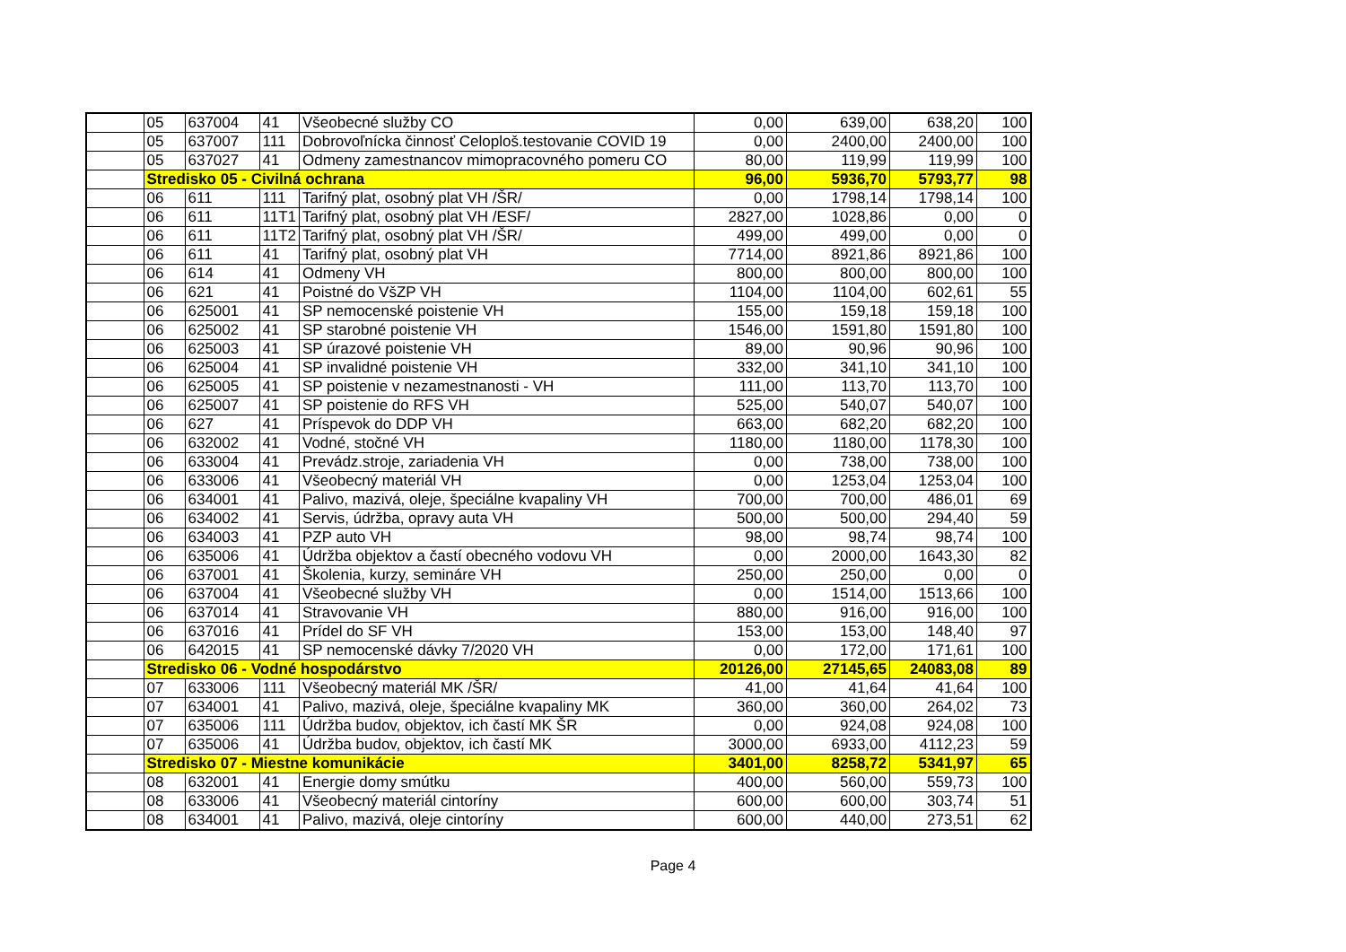| | 05 | 637004 | 41 | Všeobecné služby CO | 0,00 | 639,00 | 638,20 | 100 |
| | 05 | 637007 | 111 | Dobrovoľnícka činnosť Celoploš.testovanie COVID 19 | 0,00 | 2400,00 | 2400,00 | 100 |
| | 05 | 637027 | 41 | Odmeny zamestnancov mimopracovného pomeru CO | 80,00 | 119,99 | 119,99 | 100 |
| | Stredisko 05 - Civilná ochrana | | | | 96,00 | 5936,70 | 5793,77 | 98 |
| | 06 | 611 | 111 | Tarifný plat, osobný plat VH /ŠR/ | 0,00 | 1798,14 | 1798,14 | 100 |
| | 06 | 611 | 11T1 | Tarifný plat, osobný plat VH /ESF/ | 2827,00 | 1028,86 | 0,00 | 0 |
| | 06 | 611 | 11T2 | Tarifný plat, osobný plat VH /ŠR/ | 499,00 | 499,00 | 0,00 | 0 |
| | 06 | 611 | 41 | Tarifný plat, osobný plat VH | 7714,00 | 8921,86 | 8921,86 | 100 |
| | 06 | 614 | 41 | Odmeny VH | 800,00 | 800,00 | 800,00 | 100 |
| | 06 | 621 | 41 | Poistné do VšZP VH | 1104,00 | 1104,00 | 602,61 | 55 |
| | 06 | 625001 | 41 | SP nemocenské poistenie VH | 155,00 | 159,18 | 159,18 | 100 |
| | 06 | 625002 | 41 | SP starobné poistenie VH | 1546,00 | 1591,80 | 1591,80 | 100 |
| | 06 | 625003 | 41 | SP úrazové poistenie VH | 89,00 | 90,96 | 90,96 | 100 |
| | 06 | 625004 | 41 | SP invalidné poistenie VH | 332,00 | 341,10 | 341,10 | 100 |
| | 06 | 625005 | 41 | SP poistenie v nezamestnanosti - VH | 111,00 | 113,70 | 113,70 | 100 |
| | 06 | 625007 | 41 | SP poistenie do RFS VH | 525,00 | 540,07 | 540,07 | 100 |
| | 06 | 627 | 41 | Príspevok do DDP VH | 663,00 | 682,20 | 682,20 | 100 |
| | 06 | 632002 | 41 | Vodné, stočné VH | 1180,00 | 1180,00 | 1178,30 | 100 |
| | 06 | 633004 | 41 | Prevádz.stroje, zariadenia VH | 0,00 | 738,00 | 738,00 | 100 |
| | 06 | 633006 | 41 | Všeobecný materiál VH | 0,00 | 1253,04 | 1253,04 | 100 |
| | 06 | 634001 | 41 | Palivo, mazivá, oleje, špeciálne kvapaliny VH | 700,00 | 700,00 | 486,01 | 69 |
| | 06 | 634002 | 41 | Servis, údržba, opravy auta VH | 500,00 | 500,00 | 294,40 | 59 |
| | 06 | 634003 | 41 | PZP auto VH | 98,00 | 98,74 | 98,74 | 100 |
| | 06 | 635006 | 41 | Údržba objektov a častí obecného vodovu VH | 0,00 | 2000,00 | 1643,30 | 82 |
| | 06 | 637001 | 41 | Školenia, kurzy, semináre VH | 250,00 | 250,00 | 0,00 | 0 |
| | 06 | 637004 | 41 | Všeobecné služby VH | 0,00 | 1514,00 | 1513,66 | 100 |
| | 06 | 637014 | 41 | Stravovanie VH | 880,00 | 916,00 | 916,00 | 100 |
| | 06 | 637016 | 41 | Prídel do SF VH | 153,00 | 153,00 | 148,40 | 97 |
| | 06 | 642015 | 41 | SP nemocenské dávky 7/2020 VH | 0,00 | 172,00 | 171,61 | 100 |
| | Stredisko 06 - Vodné hospodárstvo | | | | 20126,00 | 27145,65 | 24083,08 | 89 |
| | 07 | 633006 | 111 | Všeobecný materiál MK /ŠR/ | 41,00 | 41,64 | 41,64 | 100 |
| | 07 | 634001 | 41 | Palivo, mazivá, oleje, špeciálne kvapaliny MK | 360,00 | 360,00 | 264,02 | 73 |
| | 07 | 635006 | 111 | Údržba budov, objektov, ich častí MK ŠR | 0,00 | 924,08 | 924,08 | 100 |
| | 07 | 635006 | 41 | Údržba budov, objektov, ich častí MK | 3000,00 | 6933,00 | 4112,23 | 59 |
| | Stredisko 07 - Miestne komunikácie | | | | 3401,00 | 8258,72 | 5341,97 | 65 |
| | 08 | 632001 | 41 | Energie domy smútku | 400,00 | 560,00 | 559,73 | 100 |
| | 08 | 633006 | 41 | Všeobecný materiál cintoríny | 600,00 | 600,00 | 303,74 | 51 |
| | 08 | 634001 | 41 | Palivo, mazivá, oleje cintoríny | 600,00 | 440,00 | 273,51 | 62 |
Page 4